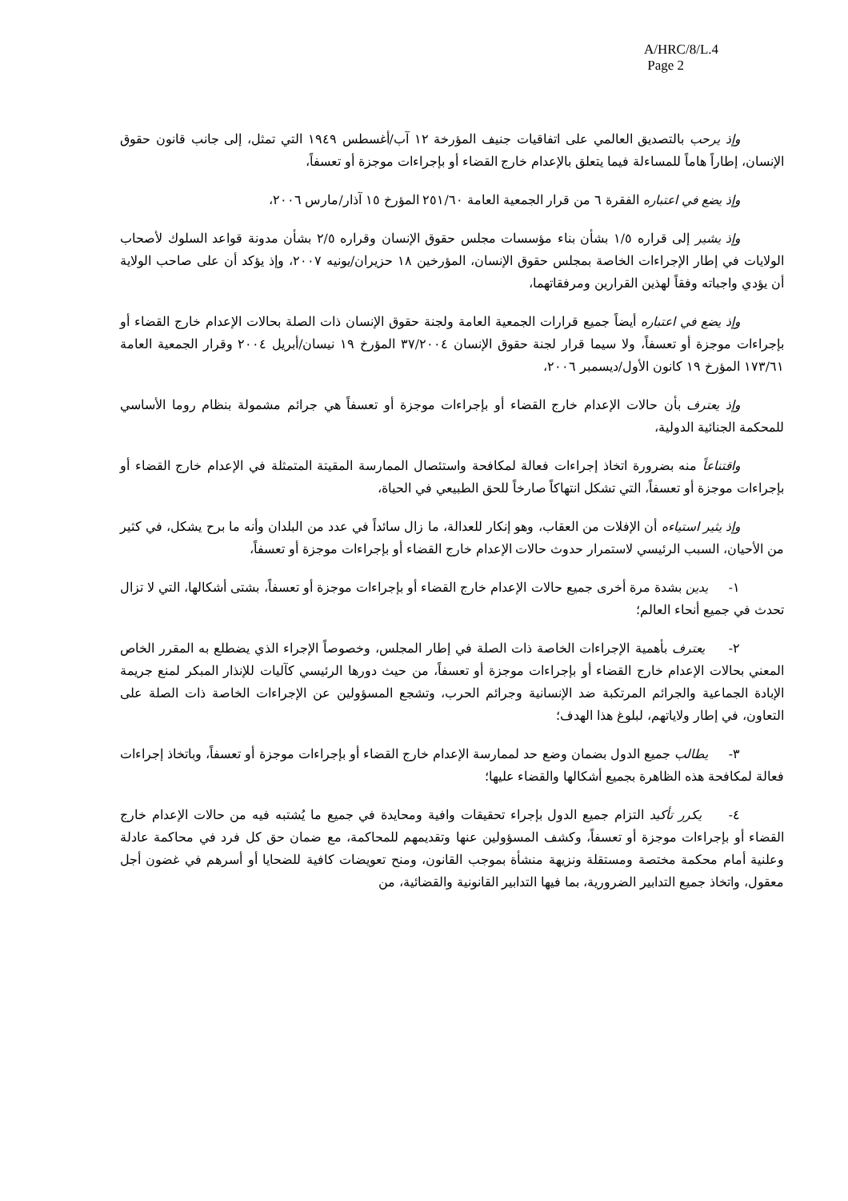A/HRC/8/L.4
Page 2
وإذ يرحب بالتصديق العالمي على اتفاقيات جنيف المؤرخة ١٢ آب/أغسطس ١٩٤٩ التي تمثل، إلى جانب قانون حقوق الإنسان، إطاراً هاماً للمساءلة فيما يتعلق بالإعدام خارج القضاء أو بإجراءات موجزة أو تعسفاً،
وإذ يضع في اعتباره الفقرة ٦ من قرار الجمعية العامة ٢٥١/٦٠ المؤرخ ١٥ آذار/مارس ٢٠٠٦،
وإذ يشير إلى قراره ١/٥ بشأن بناء مؤسسات مجلس حقوق الإنسان وقراره ٢/٥ بشأن مدونة قواعد السلوك لأصحاب الولايات في إطار الإجراءات الخاصة بمجلس حقوق الإنسان، المؤرخين ١٨ حزيران/يونيه ٢٠٠٧، وإذ يؤكد أن على صاحب الولاية أن يؤدي واجباته وفقاً لهذين القرارين ومرفقاتهما،
وإذ يضع في اعتباره أيضاً جميع قرارات الجمعية العامة ولجنة حقوق الإنسان ذات الصلة بحالات الإعدام خارج القضاء أو بإجراءات موجزة أو تعسفاً، ولا سيما قرار لجنة حقوق الإنسان ٣٧/٢٠٠٤ المؤرخ ١٩ نيسان/أبريل ٢٠٠٤ وقرار الجمعية العامة ١٧٣/٦١ المؤرخ ١٩ كانون الأول/ديسمبر ٢٠٠٦،
وإذ يعترف بأن حالات الإعدام خارج القضاء أو بإجراءات موجزة أو تعسفاً هي جرائم مشمولة بنظام روما الأساسي للمحكمة الجنائية الدولية،
واقتناعاً منه بضرورة اتخاذ إجراءات فعالة لمكافحة واستئصال الممارسة المقيتة المتمثلة في الإعدام خارج القضاء أو بإجراءات موجزة أو تعسفاً، التي تشكل انتهاكاً صارخاً للحق الطبيعي في الحياة،
وإذ يثير استياءه أن الإفلات من العقاب، وهو إنكار للعدالة، ما زال سائداً في عدد من البلدان وأنه ما برح يشكل، في كثير من الأحيان، السبب الرئيسي لاستمرار حدوث حالات الإعدام خارج القضاء أو بإجراءات موجزة أو تعسفاً،
١- يدين بشدة مرة أخرى جميع حالات الإعدام خارج القضاء أو بإجراءات موجزة أو تعسفاً، بشتى أشكالها، التي لا تزال تحدث في جميع أنحاء العالم؛
٢- يعترف بأهمية الإجراءات الخاصة ذات الصلة في إطار المجلس، وخصوصاً الإجراء الذي يضطلع به المقرر الخاص المعني بحالات الإعدام خارج القضاء أو بإجراءات موجزة أو تعسفاً، من حيث دورها الرئيسي كآليات للإنذار المبكر لمنع جريمة الإبادة الجماعية والجرائم المرتكبة ضد الإنسانية وجرائم الحرب، وتشجع المسؤولين عن الإجراءات الخاصة ذات الصلة على التعاون، في إطار ولاياتهم، لبلوغ هذا الهدف؛
٣- يطالب جميع الدول بضمان وضع حد لممارسة الإعدام خارج القضاء أو بإجراءات موجزة أو تعسفاً، وباتخاذ إجراءات فعالة لمكافحة هذه الظاهرة بجميع أشكالها والقضاء عليها؛
٤- يكرر تأكيد التزام جميع الدول بإجراء تحقيقات وافية ومحايدة في جميع ما يُشتبه فيه من حالات الإعدام خارج القضاء أو بإجراءات موجزة أو تعسفاً، وكشف المسؤولين عنها وتقديمهم للمحاكمة، مع ضمان حق كل فرد في محاكمة عادلة وعلنية أمام محكمة مختصة ومستقلة ونزيهة منشأة بموجب القانون، ومنح تعويضات كافية للضحايا أو أسرهم في غضون أجل معقول، واتخاذ جميع التدابير الضرورية، بما فيها التدابير القانونية والقضائية، من